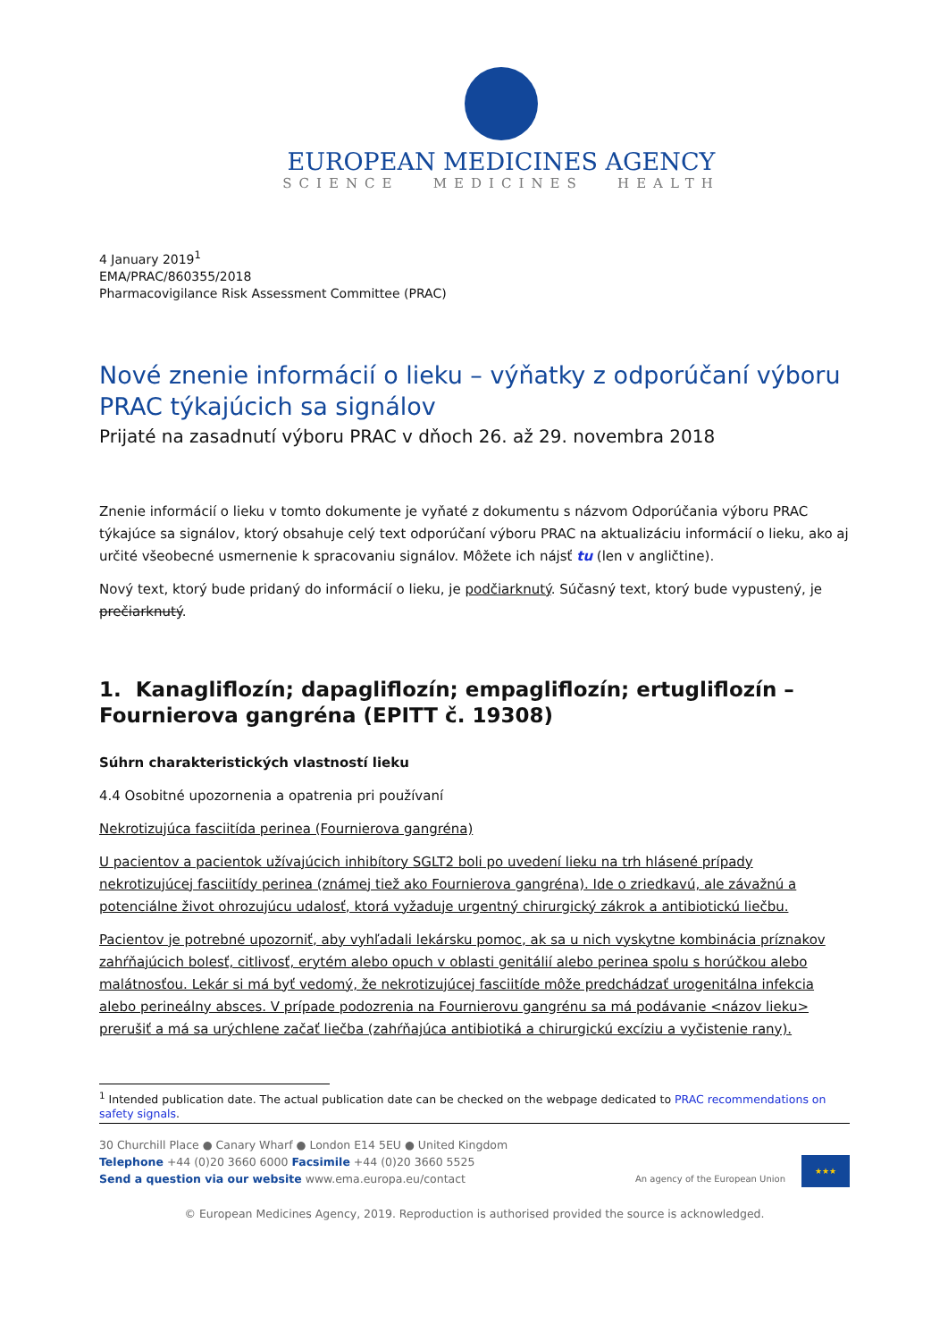EUROPEAN MEDICINES AGENCY
SCIENCE MEDICINES HEALTH
4 January 2019<sup>1</sup>
EMA/PRAC/860355/2018
Pharmacovigilance Risk Assessment Committee (PRAC)
Nové znenie informácií o lieku – výňatky z odporúčaní výboru PRAC týkajúcich sa signálov
Prijaté na zasadnutí výboru PRAC v dňoch 26. až 29. novembra 2018
Znenie informácií o lieku v tomto dokumente je vyňaté z dokumentu s názvom Odporúčania výboru PRAC týkajúce sa signálov, ktorý obsahuje celý text odporúčaní výboru PRAC na aktualizáciu informácií o lieku, ako aj určité všeobecné usmernenie k spracovaniu signálov. Môžete ich nájsť tu (len v angličtine).
Nový text, ktorý bude pridaný do informácií o lieku, je podčiarknutý. Súčasný text, ktorý bude vypustený, je prečiarknutý.
1. Kanagliflozín; dapagliflozín; empagliflozín; ertugliflozín – Fournierova gangréna (EPITT č. 19308)
Súhrn charakteristických vlastností lieku
4.4 Osobitné upozornenia a opatrenia pri používaní
Nekrotizujúca fasciitída perinea (Fournierova gangréna)
U pacientov a pacientok užívajúcich inhibítory SGLT2 boli po uvedení lieku na trh hlásené prípady nekrotizujúcej fasciitídy perinea (známej tiež ako Fournierova gangréna). Ide o zriedkavú, ale závažnú a potenciálne život ohrozujúcu udalosť, ktorá vyžaduje urgentný chirurgický zákrok a antibiotickú liečbu.
Pacientov je potrebné upozorniť, aby vyhľadali lekársku pomoc, ak sa u nich vyskytne kombinácia príznakov zahŕňajúcich bolesť, citlivosť, erytém alebo opuch v oblasti genitálií alebo perinea spolu s horúčkou alebo malátnosťou. Lekár si má byť vedomý, že nekrotizujúcej fasciitíde môže predchádzať urogenitálna infekcia alebo perineálny absces. V prípade podozrenia na Fournierovu gangrénu sa má podávanie <názov lieku> prerušiť a má sa urýchlene začať liečba (zahŕňajúca antibiotiká a chirurgickú excíziu a vyčistenie rany).
<sup>1</sup> Intended publication date. The actual publication date can be checked on the webpage dedicated to PRAC recommendations on safety signals.
30 Churchill Place ● Canary Wharf ● London E14 5EU ● United Kingdom
Telephone +44 (0)20 3660 6000 Facsimile +44 (0)20 3660 5525
Send a question via our website www.ema.europa.eu/contact
An agency of the European Union
★★★
© European Medicines Agency, 2019. Reproduction is authorised provided the source is acknowledged.